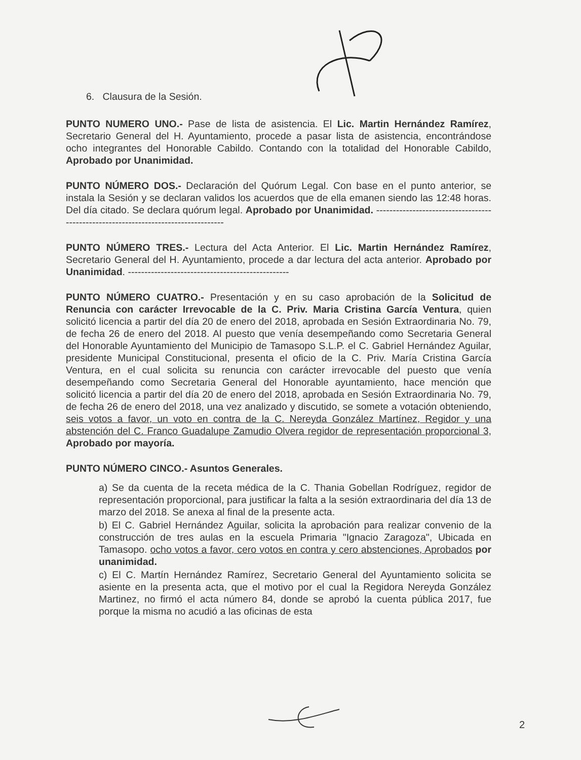6. Clausura de la Sesión.
PUNTO NUMERO UNO.- Pase de lista de asistencia. El Lic. Martin Hernández Ramírez, Secretario General del H. Ayuntamiento, procede a pasar lista de asistencia, encontrándose ocho integrantes del Honorable Cabildo. Contando con la totalidad del Honorable Cabildo, Aprobado por Unanimidad.
PUNTO NÚMERO DOS.- Declaración del Quórum Legal. Con base en el punto anterior, se instala la Sesión y se declaran validos los acuerdos que de ella emanen siendo las 12:48 horas. Del día citado. Se declara quórum legal. Aprobado por Unanimidad. -----------------------------------------------------------------------------------
PUNTO NÚMERO TRES.- Lectura del Acta Anterior. El Lic. Martin Hernández Ramírez, Secretario General del H. Ayuntamiento, procede a dar lectura del acta anterior. Aprobado por Unanimidad. -------------------------------------------------
PUNTO NÚMERO CUATRO.- Presentación y en su caso aprobación de la Solicitud de Renuncia con carácter Irrevocable de la C. Priv. Maria Cristina García Ventura, quien solicitó licencia a partir del día 20 de enero del 2018, aprobada en Sesión Extraordinaria No. 79, de fecha 26 de enero del 2018. Al puesto que venía desempeñando como Secretaria General del Honorable Ayuntamiento del Municipio de Tamasopo S.L.P. el C. Gabriel Hernández Aguilar, presidente Municipal Constitucional, presenta el oficio de la C. Priv. María Cristina García Ventura, en el cual solicita su renuncia con carácter irrevocable del puesto que venía desempeñando como Secretaria General del Honorable ayuntamiento, hace mención que solicitó licencia a partir del día 20 de enero del 2018, aprobada en Sesión Extraordinaria No. 79, de fecha 26 de enero del 2018, una vez analizado y discutido, se somete a votación obteniendo, seis votos a favor, un voto en contra de la C. Nereyda González Martínez, Regidor y una abstención del C. Franco Guadalupe Zamudio Olvera regidor de representación proporcional 3, Aprobado por mayoría.
PUNTO NÚMERO CINCO.- Asuntos Generales.
a) Se da cuenta de la receta médica de la C. Thania Gobellan Rodríguez, regidor de representación proporcional, para justificar la falta a la sesión extraordinaria del día 13 de marzo del 2018. Se anexa al final de la presente acta.
b) El C. Gabriel Hernández Aguilar, solicita la aprobación para realizar convenio de la construcción de tres aulas en la escuela Primaria "Ignacio Zaragoza", Ubicada en Tamasopo. ocho votos a favor, cero votos en contra y cero abstenciones, Aprobados por unanimidad.
c) El C. Martín Hernández Ramírez, Secretario General del Ayuntamiento solicita se asiente en la presenta acta, que el motivo por el cual la Regidora Nereyda González Martinez, no firmó el acta número 84, donde se aprobó la cuenta pública 2017, fue porque la misma no acudió a las oficinas de esta
2